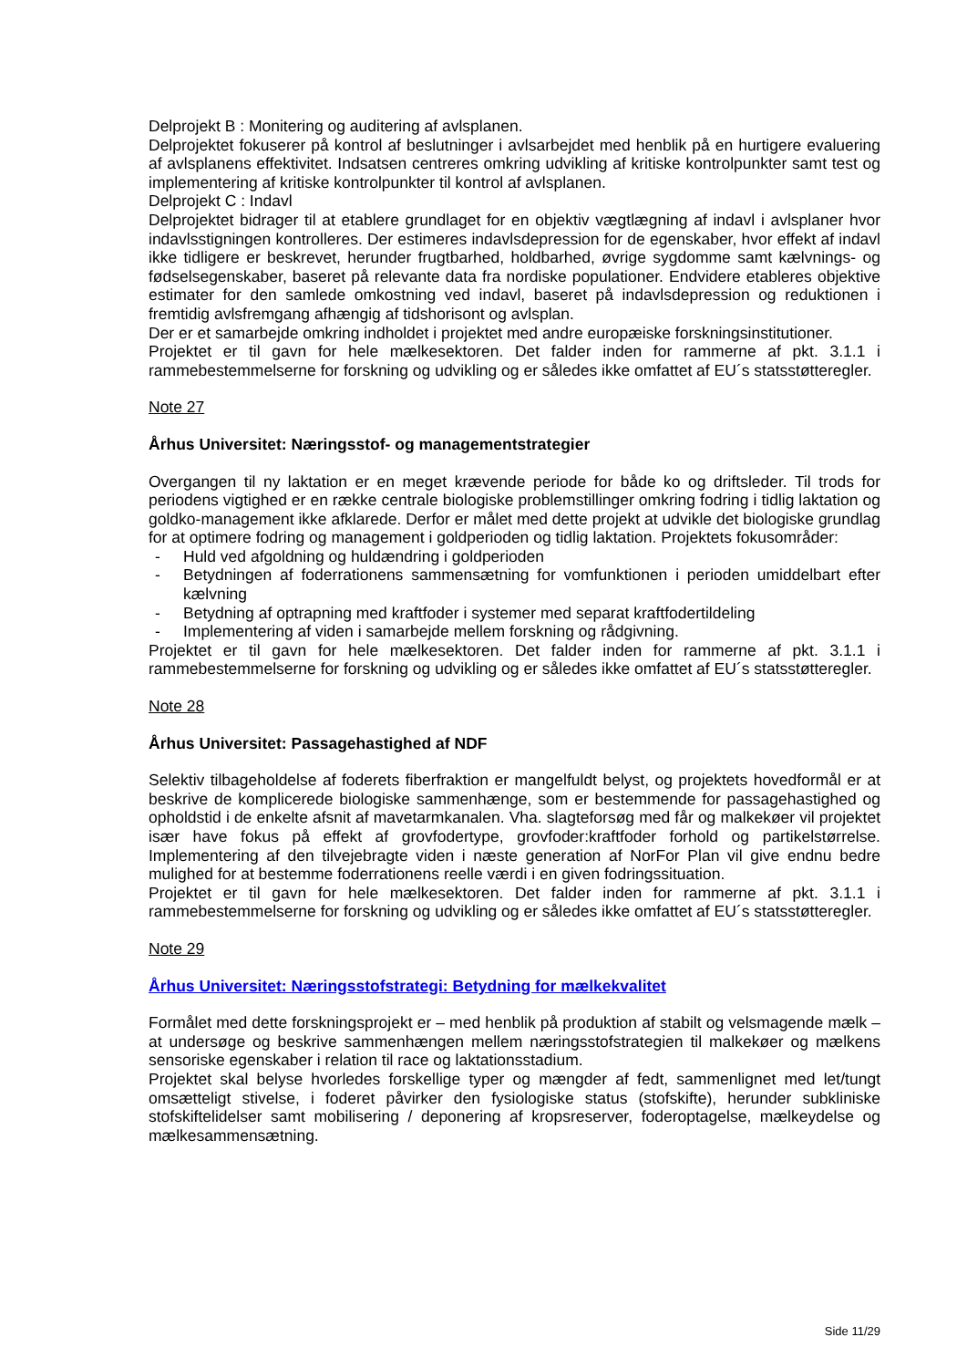Delprojekt B : Monitering og auditering af avlsplanen.
Delprojektet fokuserer på kontrol af beslutninger i avlsarbejdet med henblik på en hurtigere evaluering af avlsplanens effektivitet. Indsatsen centreres omkring udvikling af kritiske kontrolpunkter samt test og implementering af kritiske kontrolpunkter til kontrol af avlsplanen.
Delprojekt C : Indavl
Delprojektet bidrager til at etablere grundlaget for en objektiv vægtlægning af indavl i avlsplaner hvor indavlsstigningen kontrolleres. Der estimeres indavlsdepression for de egenskaber, hvor effekt af indavl ikke tidligere er beskrevet, herunder frugtbarhed, holdbarhed, øvrige sygdomme samt kælvnings- og fødselsegenskaber, baseret på relevante data fra nordiske populationer. Endvidere etableres objektive estimater for den samlede omkostning ved indavl, baseret på indavlsdepression og reduktionen i fremtidig avlsfremgang afhængig af tidshorisont og avlsplan.
Der er et samarbejde omkring indholdet i projektet med andre europæiske forskningsinstitutioner.
Projektet er til gavn for hele mælkesektoren. Det falder inden for rammerne af pkt. 3.1.1 i rammebestemmelserne for forskning og udvikling og er således ikke omfattet af EU´s statsstøtteregler.
Note 27
Århus Universitet: Næringsstof- og managementstrategier
Overgangen til ny laktation er en meget krævende periode for både ko og driftsleder. Til trods for periodens vigtighed er en række centrale biologiske problemstillinger omkring fodring i tidlig laktation og goldko-management ikke afklarede. Derfor er målet med dette projekt at udvikle det biologiske grundlag for at optimere fodring og management i goldperioden og tidlig laktation. Projektets fokusområder:
- Huld ved afgoldning og huldændring i goldperioden
- Betydningen af foderrationens sammensætning for vomfunktionen i perioden umiddelbart efter kælvning
- Betydning af optrapning med kraftfoder i systemer med separat kraftfodertildeling
- Implementering af viden i samarbejde mellem forskning og rådgivning.
Projektet er til gavn for hele mælkesektoren. Det falder inden for rammerne af pkt. 3.1.1 i rammebestemmelserne for forskning og udvikling og er således ikke omfattet af EU´s statsstøtteregler.
Note 28
Århus Universitet: Passagehastighed af NDF
Selektiv tilbageholdelse af foderets fiberfraktion er mangelfuldt belyst, og projektets hovedformål er at beskrive de komplicerede biologiske sammenhænge, som er bestemmende for passagehastighed og opholdstid i de enkelte afsnit af mavetarmkanalen. Vha. slagteforsøg med får og malkekøer vil projektet især have fokus på effekt af grovfodertype, grovfoder:kraftfoder forhold og partikelstørrelse. Implementering af den tilvejebragte viden i næste generation af NorFor Plan vil give endnu bedre mulighed for at bestemme foderrationens reelle værdi i en given fodringssituation.
Projektet er til gavn for hele mælkesektoren. Det falder inden for rammerne af pkt. 3.1.1 i rammebestemmelserne for forskning og udvikling og er således ikke omfattet af EU´s statsstøtteregler.
Note 29
Århus Universitet: Næringsstofstrategi: Betydning for mælkekvalitet
Formålet med dette forskningsprojekt er – med henblik på produktion af stabilt og velsmagende mælk – at undersøge og beskrive sammenhængen mellem næringsstofstrategien til malkekøer og mælkens sensoriske egenskaber i relation til race og laktationsstadium.
Projektet skal belyse hvorledes forskellige typer og mængder af fedt, sammenlignet med let/tungt omsætteligt stivelse, i foderet påvirker den fysiologiske status (stofskifte), herunder subkliniske stofskiftelidelser samt mobilisering / deponering af kropsreserver, foderoptagelse, mælkeydelse og mælkesammensætning.
Side 11/29